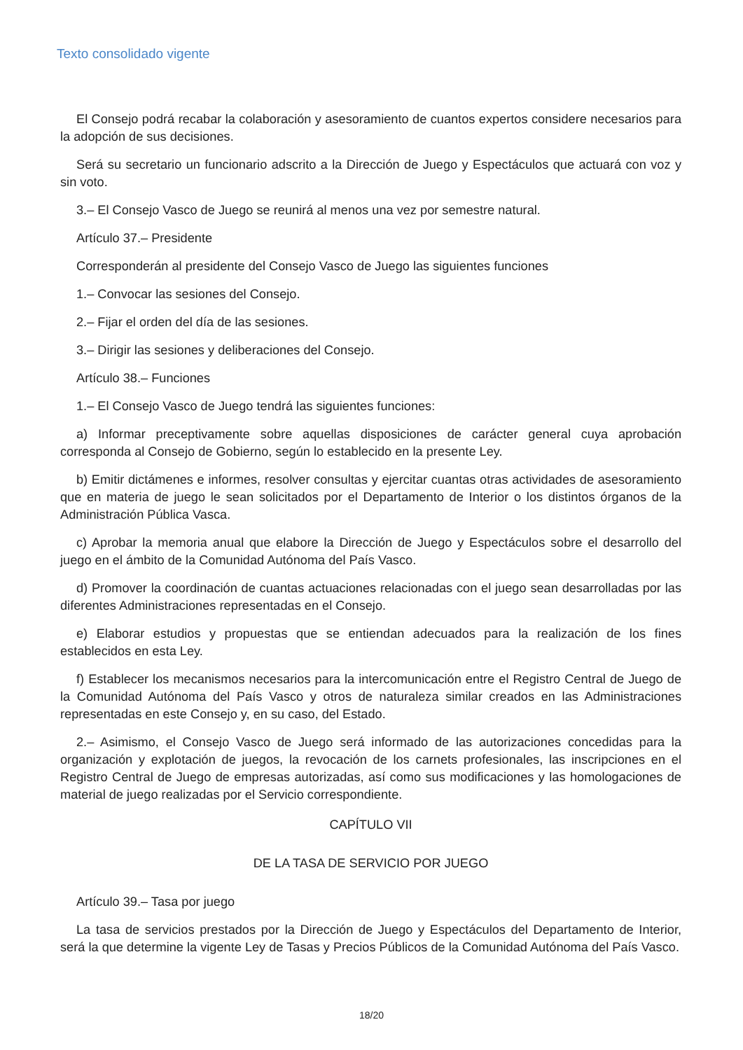Texto consolidado vigente
El Consejo podrá recabar la colaboración y asesoramiento de cuantos expertos considere necesarios para la adopción de sus decisiones.
Será su secretario un funcionario adscrito a la Dirección de Juego y Espectáculos que actuará con voz y sin voto.
3.– El Consejo Vasco de Juego se reunirá al menos una vez por semestre natural.
Artículo 37.– Presidente
Corresponderán al presidente del Consejo Vasco de Juego las siguientes funciones
1.– Convocar las sesiones del Consejo.
2.– Fijar el orden del día de las sesiones.
3.– Dirigir las sesiones y deliberaciones del Consejo.
Artículo 38.– Funciones
1.– El Consejo Vasco de Juego tendrá las siguientes funciones:
a) Informar preceptivamente sobre aquellas disposiciones de carácter general cuya aprobación corresponda al Consejo de Gobierno, según lo establecido en la presente Ley.
b) Emitir dictámenes e informes, resolver consultas y ejercitar cuantas otras actividades de asesoramiento que en materia de juego le sean solicitados por el Departamento de Interior o los distintos órganos de la Administración Pública Vasca.
c) Aprobar la memoria anual que elabore la Dirección de Juego y Espectáculos sobre el desarrollo del juego en el ámbito de la Comunidad Autónoma del País Vasco.
d) Promover la coordinación de cuantas actuaciones relacionadas con el juego sean desarrolladas por las diferentes Administraciones representadas en el Consejo.
e) Elaborar estudios y propuestas que se entiendan adecuados para la realización de los fines establecidos en esta Ley.
f) Establecer los mecanismos necesarios para la intercomunicación entre el Registro Central de Juego de la Comunidad Autónoma del País Vasco y otros de naturaleza similar creados en las Administraciones representadas en este Consejo y, en su caso, del Estado.
2.– Asimismo, el Consejo Vasco de Juego será informado de las autorizaciones concedidas para la organización y explotación de juegos, la revocación de los carnets profesionales, las inscripciones en el Registro Central de Juego de empresas autorizadas, así como sus modificaciones y las homologaciones de material de juego realizadas por el Servicio correspondiente.
CAPÍTULO VII
DE LA TASA DE SERVICIO POR JUEGO
Artículo 39.– Tasa por juego
La tasa de servicios prestados por la Dirección de Juego y Espectáculos del Departamento de Interior, será la que determine la vigente Ley de Tasas y Precios Públicos de la Comunidad Autónoma del País Vasco.
18/20